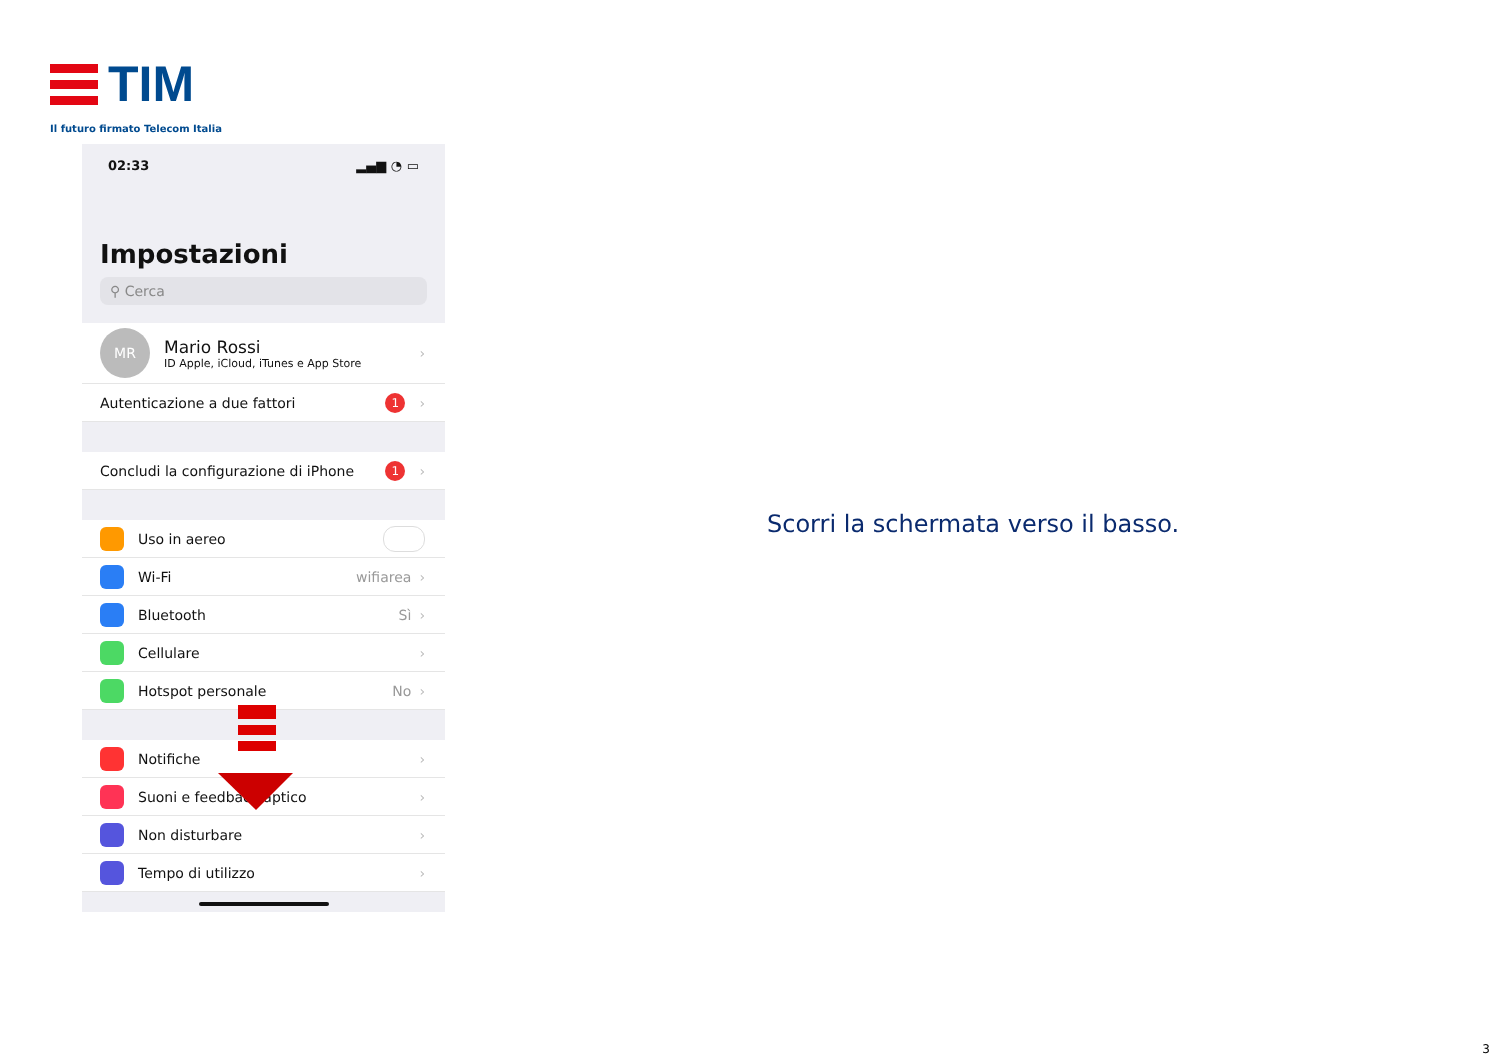TIM
Il futuro firmato Telecom Italia
02:33 ▂▄▆ ◔ ▭
Impostazioni
⚲ Cerca
MR
Mario Rossi
ID Apple, iCloud, iTunes e App Store
›
Autenticazione a due fattori 1 ›
Concludi la configurazione di iPhone 1 ›
Uso in aereo
Wi-Fi wifiarea ›
Bluetooth Sì ›
Cellulare ›
Hotspot personale No ›
Notifiche ›
Suoni e feedback aptico ›
Non disturbare ›
Tempo di utilizzo ›
Scorri la schermata verso il basso.
3